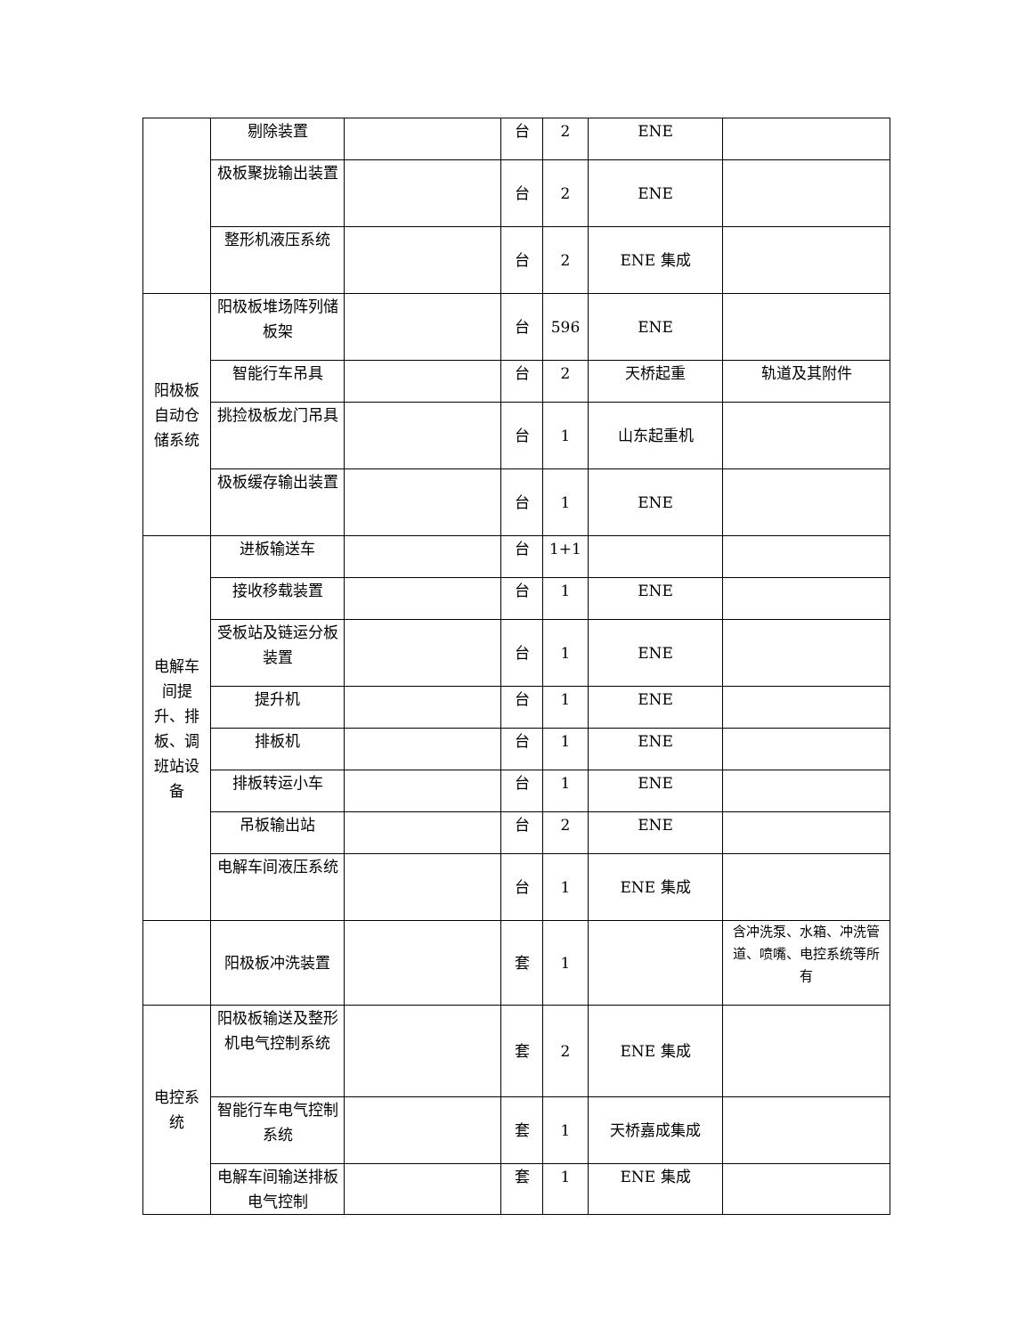| | 剔除装置 | | 台 | 2 | ENE | |
| | 极板聚拢输出装置 | | 台 | 2 | ENE | |
| | 整形机液压系统 | | 台 | 2 | ENE 集成 | |
| 阳极板自动仓储系统 | 阳极板堆场阵列储板架 | | 台 | 596 | ENE | |
| | 智能行车吊具 | | 台 | 2 | 天桥起重 | 轨道及其附件 |
| | 挑捡极板龙门吊具 | | 台 | 1 | 山东起重机 | |
| | 极板缓存输出装置 | | 台 | 1 | ENE | |
| 电解车间提升、排板、调班站设备 | 进板输送车 | | 台 | 1+1 | | |
| | 接收移载装置 | | 台 | 1 | ENE | |
| | 受板站及链运分板装置 | | 台 | 1 | ENE | |
| | 提升机 | | 台 | 1 | ENE | |
| | 排板机 | | 台 | 1 | ENE | |
| | 排板转运小车 | | 台 | 1 | ENE | |
| | 吊板输出站 | | 台 | 2 | ENE | |
| | 电解车间液压系统 | | 台 | 1 | ENE 集成 | |
| | 阳极板冲洗装置 | | 套 | 1 | | 含冲洗泵、水箱、冲洗管道、喷嘴、电控系统等所有 |
| 电控系统 | 阳极板输送及整形机电气控制系统 | | 套 | 2 | ENE 集成 | |
| | 智能行车电气控制系统 | | 套 | 1 | 天桥嘉成集成 | |
| | 电解车间输送排板电气控制 | | 套 | 1 | ENE 集成 | |